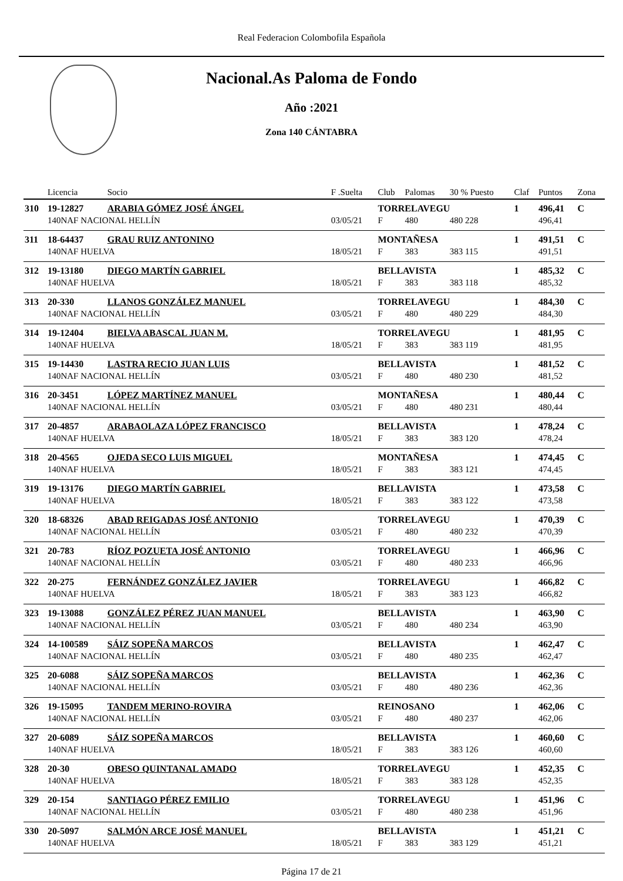Real Federacion Colombofila Española
Nacional.As Paloma de Fondo
Año :2021
Zona 140 CÁNTABRA
| | Licencia | Socio | F .Suelta | Club | Palomas | 30 % Puesto | Claf | Puntos | Zona |
| --- | --- | --- | --- | --- | --- | --- | --- | --- | --- |
| 310 | 19-12827 | ARABIA GÓMEZ JOSÉ ÁNGEL | | TORRELAVEGU | | | 1 | 496,41 | C |
| | 140NAF NACIONAL HELLÍN | | 03/05/21 | F | 480 | 480 228 | | 496,41 | |
| 311 | 18-64437 | GRAU RUIZ ANTONINO | | MONTAÑESA | | | 1 | 491,51 | C |
| | 140NAF HUELVA | | 18/05/21 | F | 383 | 383 115 | | 491,51 | |
| 312 | 19-13180 | DIEGO MARTÍN GABRIEL | | BELLAVISTA | | | 1 | 485,32 | C |
| | 140NAF HUELVA | | 18/05/21 | F | 383 | 383 118 | | 485,32 | |
| 313 | 20-330 | LLANOS GONZÁLEZ MANUEL | | TORRELAVEGU | | | 1 | 484,30 | C |
| | 140NAF NACIONAL HELLÍN | | 03/05/21 | F | 480 | 480 229 | | 484,30 | |
| 314 | 19-12404 | BIELVA ABASCAL JUAN M. | | TORRELAVEGU | | | 1 | 481,95 | C |
| | 140NAF HUELVA | | 18/05/21 | F | 383 | 383 119 | | 481,95 | |
| 315 | 19-14430 | LASTRA RECIO JUAN LUIS | | BELLAVISTA | | | 1 | 481,52 | C |
| | 140NAF NACIONAL HELLÍN | | 03/05/21 | F | 480 | 480 230 | | 481,52 | |
| 316 | 20-3451 | LÓPEZ MARTÍNEZ MANUEL | | MONTAÑESA | | | 1 | 480,44 | C |
| | 140NAF NACIONAL HELLÍN | | 03/05/21 | F | 480 | 480 231 | | 480,44 | |
| 317 | 20-4857 | ARABAOLAZA LÓPEZ FRANCISCO | | BELLAVISTA | | | 1 | 478,24 | C |
| | 140NAF HUELVA | | 18/05/21 | F | 383 | 383 120 | | 478,24 | |
| 318 | 20-4565 | OJEDA SECO LUIS MIGUEL | | MONTAÑESA | | | 1 | 474,45 | C |
| | 140NAF HUELVA | | 18/05/21 | F | 383 | 383 121 | | 474,45 | |
| 319 | 19-13176 | DIEGO MARTÍN GABRIEL | | BELLAVISTA | | | 1 | 473,58 | C |
| | 140NAF HUELVA | | 18/05/21 | F | 383 | 383 122 | | 473,58 | |
| 320 | 18-68326 | ABAD REIGADAS JOSÉ ANTONIO | | TORRELAVEGU | | | 1 | 470,39 | C |
| | 140NAF NACIONAL HELLÍN | | 03/05/21 | F | 480 | 480 232 | | 470,39 | |
| 321 | 20-783 | RÍOZ POZUETA JOSÉ ANTONIO | | TORRELAVEGU | | | 1 | 466,96 | C |
| | 140NAF NACIONAL HELLÍN | | 03/05/21 | F | 480 | 480 233 | | 466,96 | |
| 322 | 20-275 | FERNÁNDEZ GONZÁLEZ JAVIER | | TORRELAVEGU | | | 1 | 466,82 | C |
| | 140NAF HUELVA | | 18/05/21 | F | 383 | 383 123 | | 466,82 | |
| 323 | 19-13088 | GONZÁLEZ PÉREZ JUAN MANUEL | | BELLAVISTA | | | 1 | 463,90 | C |
| | 140NAF NACIONAL HELLÍN | | 03/05/21 | F | 480 | 480 234 | | 463,90 | |
| 324 | 14-100589 | SÁIZ SOPEÑA MARCOS | | BELLAVISTA | | | 1 | 462,47 | C |
| | 140NAF NACIONAL HELLÍN | | 03/05/21 | F | 480 | 480 235 | | 462,47 | |
| 325 | 20-6088 | SÁIZ SOPEÑA MARCOS | | BELLAVISTA | | | 1 | 462,36 | C |
| | 140NAF NACIONAL HELLÍN | | 03/05/21 | F | 480 | 480 236 | | 462,36 | |
| 326 | 19-15095 | TANDEM MERINO-ROVIRA | | REINOSANO | | | 1 | 462,06 | C |
| | 140NAF NACIONAL HELLÍN | | 03/05/21 | F | 480 | 480 237 | | 462,06 | |
| 327 | 20-6089 | SÁIZ SOPEÑA MARCOS | | BELLAVISTA | | | 1 | 460,60 | C |
| | 140NAF HUELVA | | 18/05/21 | F | 383 | 383 126 | | 460,60 | |
| 328 | 20-30 | OBESO QUINTANAL AMADO | | TORRELAVEGU | | | 1 | 452,35 | C |
| | 140NAF HUELVA | | 18/05/21 | F | 383 | 383 128 | | 452,35 | |
| 329 | 20-154 | SANTIAGO PÉREZ EMILIO | | TORRELAVEGU | | | 1 | 451,96 | C |
| | 140NAF NACIONAL HELLÍN | | 03/05/21 | F | 480 | 480 238 | | 451,96 | |
| 330 | 20-5097 | SALMÓN ARCE JOSÉ MANUEL | | BELLAVISTA | | | 1 | 451,21 | C |
| | 140NAF HUELVA | | 18/05/21 | F | 383 | 383 129 | | 451,21 | |
Página 17 de 21